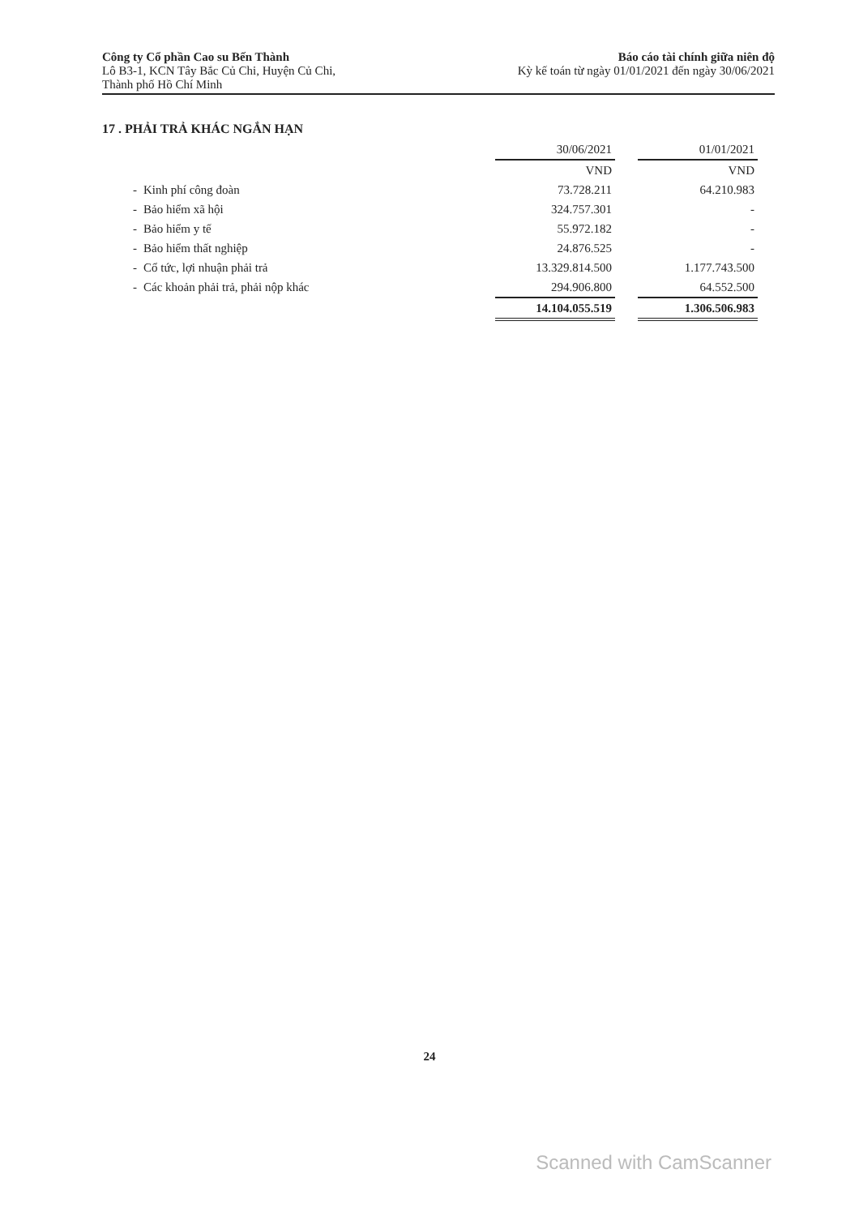Công ty Cổ phần Cao su Bến Thành
Lô B3-1, KCN Tây Bắc Củ Chi, Huyện Củ Chi,
Thành phố Hồ Chí Minh
Báo cáo tài chính giữa niên độ
Kỳ kế toán từ ngày 01/01/2021 đến ngày 30/06/2021
17 . PHẢI TRẢ KHÁC NGẮN HẠN
| | | 30/06/2021 | | 01/01/2021 |
| --- | --- | --- | --- | --- |
| | | VND | | VND |
| - | Kinh phí công đoàn | 73.728.211 | | 64.210.983 |
| - | Bảo hiểm xã hội | 324.757.301 | | - |
| - | Bảo hiểm y tế | 55.972.182 | | - |
| - | Bảo hiểm thất nghiệp | 24.876.525 | | - |
| - | Cổ tức, lợi nhuận phải trả | 13.329.814.500 | | 1.177.743.500 |
| - | Các khoản phải trả, phải nộp khác | 294.906.800 | | 64.552.500 |
| | | 14.104.055.519 | | 1.306.506.983 |
24
Scanned with CamScanner